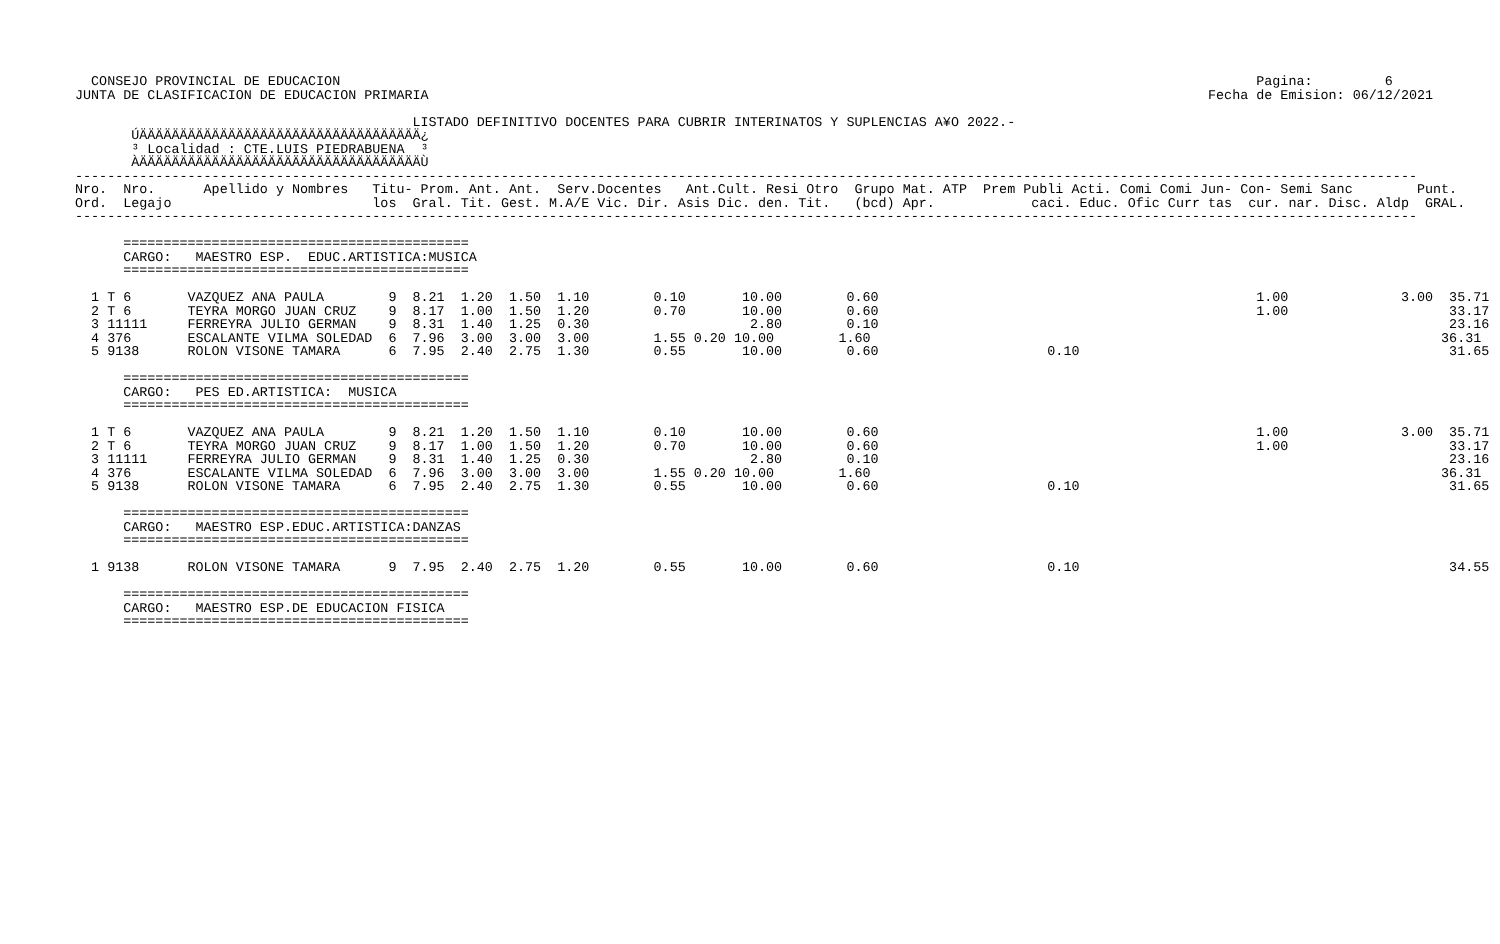CONSEJO PROVINCIAL DE EDUCACION                                                                                                                  Pagina:         6
JUNTA DE CLASIFICACION DE EDUCACION PRIMARIA                                                                                                 Fecha de Emision: 06/12/2021

                                          LISTADO DEFINITIVO DOCENTES PARA CUBRIR INTERINATOS Y SUPLENCIAS A¥O 2022.-
       ÚÄÄÄÄÄÄÄÄÄÄÄÄÄÄÄÄÄÄÄÄÄÄÄÄÄÄÄÄÄÄÄÄÄÄÄ¿
       ³ Localidad : CTE.LUIS PIEDRABUENA  ³
       ÀÄÄÄÄÄÄÄÄÄÄÄÄÄÄÄÄÄÄÄÄÄÄÄÄÄÄÄÄÄÄÄÄÄÄÄÙ
-----------------------------------------------------------------------------------------------------------------------------------------------------------------------
Nro.  Nro.      Apellido y Nombres   Titu- Prom. Ant. Ant.  Serv.Docentes   Ant.Cult. Resi Otro  Grupo Mat. ATP  Prem Publi Acti. Comi Comi Jun- Con- Semi Sanc        Punt.
Ord.  Legajo                         los  Gral. Tit. Gest. M.A/E Vic. Dir. Asis Dic. den. Tit.   (bcd) Apr.            caci. Educ. Ofic Curr tas  cur. nar. Disc. Aldp  GRAL.
-----------------------------------------------------------------------------------------------------------------------------------------------------------------------

      ===========================================
      CARGO:   MAESTRO ESP.  EDUC.ARTISTICA:MUSICA
      ===========================================

  1 T 6       VAZQUEZ ANA PAULA        9  8.21  1.20  1.50  1.10        0.10       10.00        0.60                                               1.00              3.00  35.71
  2 T 6       TEYRA MORGO JUAN CRUZ    9  8.17  1.00  1.50  1.20        0.70       10.00        0.60                                               1.00                    33.17
  3 11111     FERREYRA JULIO GERMAN    9  8.31  1.40  1.25  0.30                    2.80        0.10                                                                       23.16
  4 376       ESCALANTE VILMA SOLEDAD  6  7.96  3.00  3.00  3.00        1.55 0.20 10.00        1.60                                                                       36.31
  5 9138      ROLON VISONE TAMARA      6  7.95  2.40  2.75  1.30        0.55       10.00        0.60                     0.10                                              31.65

      ===========================================
      CARGO:   PES ED.ARTISTICA:  MUSICA
      ===========================================

  1 T 6       VAZQUEZ ANA PAULA        9  8.21  1.20  1.50  1.10        0.10       10.00        0.60                                               1.00              3.00  35.71
  2 T 6       TEYRA MORGO JUAN CRUZ    9  8.17  1.00  1.50  1.20        0.70       10.00        0.60                                               1.00                    33.17
  3 11111     FERREYRA JULIO GERMAN    9  8.31  1.40  1.25  0.30                    2.80        0.10                                                                       23.16
  4 376       ESCALANTE VILMA SOLEDAD  6  7.96  3.00  3.00  3.00        1.55 0.20 10.00        1.60                                                                       36.31
  5 9138      ROLON VISONE TAMARA      6  7.95  2.40  2.75  1.30        0.55       10.00        0.60                     0.10                                              31.65

      ===========================================
      CARGO:   MAESTRO ESP.EDUC.ARTISTICA:DANZAS
      ===========================================

  1 9138      ROLON VISONE TAMARA      9  7.95  2.40  2.75  1.20        0.55       10.00        0.60                     0.10                                              34.55

      ===========================================
      CARGO:   MAESTRO ESP.DE EDUCACION FISICA
      ===========================================